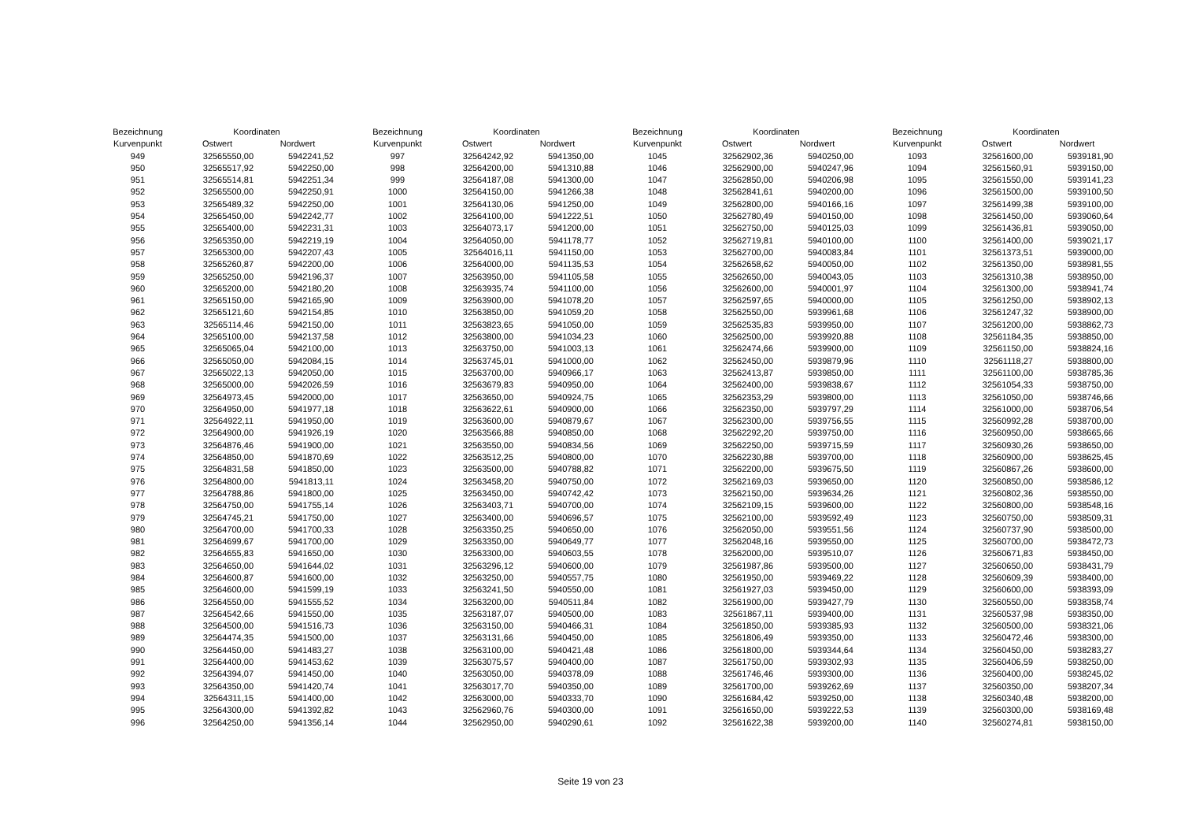| Bezeichnung | Koordinaten | |
| --- | --- | --- |
| Kurvenpunkt | Ostwert | Nordwert |
| 949 | 32565550,00 | 5942241,52 |
| 950 | 32565517,92 | 5942250,00 |
| 951 | 32565514,81 | 5942251,34 |
| 952 | 32565500,00 | 5942250,91 |
| 953 | 32565489,32 | 5942250,00 |
| 954 | 32565450,00 | 5942242,77 |
| 955 | 32565400,00 | 5942231,31 |
| 956 | 32565350,00 | 5942219,19 |
| 957 | 32565300,00 | 5942207,43 |
| 958 | 32565260,87 | 5942200,00 |
| 959 | 32565250,00 | 5942196,37 |
| 960 | 32565200,00 | 5942180,20 |
| 961 | 32565150,00 | 5942165,90 |
| 962 | 32565121,60 | 5942154,85 |
| 963 | 32565114,46 | 5942150,00 |
| 964 | 32565100,00 | 5942137,58 |
| 965 | 32565065,04 | 5942100,00 |
| 966 | 32565050,00 | 5942084,15 |
| 967 | 32565022,13 | 5942050,00 |
| 968 | 32565000,00 | 5942026,59 |
| 969 | 32564973,45 | 5942000,00 |
| 970 | 32564950,00 | 5941977,18 |
| 971 | 32564922,11 | 5941950,00 |
| 972 | 32564900,00 | 5941926,19 |
| 973 | 32564876,46 | 5941900,00 |
| 974 | 32564850,00 | 5941870,69 |
| 975 | 32564831,58 | 5941850,00 |
| 976 | 32564800,00 | 5941813,11 |
| 977 | 32564788,86 | 5941800,00 |
| 978 | 32564750,00 | 5941755,14 |
| 979 | 32564745,21 | 5941750,00 |
| 980 | 32564700,00 | 5941700,33 |
| 981 | 32564699,67 | 5941700,00 |
| 982 | 32564655,83 | 5941650,00 |
| 983 | 32564650,00 | 5941644,02 |
| 984 | 32564600,87 | 5941600,00 |
| 985 | 32564600,00 | 5941599,19 |
| 986 | 32564550,00 | 5941555,52 |
| 987 | 32564542,66 | 5941550,00 |
| 988 | 32564500,00 | 5941516,73 |
| 989 | 32564474,35 | 5941500,00 |
| 990 | 32564450,00 | 5941483,27 |
| 991 | 32564400,00 | 5941453,62 |
| 992 | 32564394,07 | 5941450,00 |
| 993 | 32564350,00 | 5941420,74 |
| 994 | 32564311,15 | 5941400,00 |
| 995 | 32564300,00 | 5941392,82 |
| 996 | 32564250,00 | 5941356,14 |
| Bezeichnung | Koordinaten | |
| --- | --- | --- |
| Kurvenpunkt | Ostwert | Nordwert |
| 997 | 32564242,92 | 5941350,00 |
| 998 | 32564200,00 | 5941310,88 |
| 999 | 32564187,08 | 5941300,00 |
| 1000 | 32564150,00 | 5941266,38 |
| 1001 | 32564130,06 | 5941250,00 |
| 1002 | 32564100,00 | 5941222,51 |
| 1003 | 32564073,17 | 5941200,00 |
| 1004 | 32564050,00 | 5941178,77 |
| 1005 | 32564016,11 | 5941150,00 |
| 1006 | 32564000,00 | 5941135,53 |
| 1007 | 32563950,00 | 5941105,58 |
| 1008 | 32563935,74 | 5941100,00 |
| 1009 | 32563900,00 | 5941078,20 |
| 1010 | 32563850,00 | 5941059,20 |
| 1011 | 32563823,65 | 5941050,00 |
| 1012 | 32563800,00 | 5941034,23 |
| 1013 | 32563750,00 | 5941003,13 |
| 1014 | 32563745,01 | 5941000,00 |
| 1015 | 32563700,00 | 5940966,17 |
| 1016 | 32563679,83 | 5940950,00 |
| 1017 | 32563650,00 | 5940924,75 |
| 1018 | 32563622,61 | 5940900,00 |
| 1019 | 32563600,00 | 5940879,67 |
| 1020 | 32563566,88 | 5940850,00 |
| 1021 | 32563550,00 | 5940834,56 |
| 1022 | 32563512,25 | 5940800,00 |
| 1023 | 32563500,00 | 5940788,82 |
| 1024 | 32563458,20 | 5940750,00 |
| 1025 | 32563450,00 | 5940742,42 |
| 1026 | 32563403,71 | 5940700,00 |
| 1027 | 32563400,00 | 5940696,57 |
| 1028 | 32563350,25 | 5940650,00 |
| 1029 | 32563350,00 | 5940649,77 |
| 1030 | 32563300,00 | 5940603,55 |
| 1031 | 32563296,12 | 5940600,00 |
| 1032 | 32563250,00 | 5940557,75 |
| 1033 | 32563241,50 | 5940550,00 |
| 1034 | 32563200,00 | 5940511,84 |
| 1035 | 32563187,07 | 5940500,00 |
| 1036 | 32563150,00 | 5940466,31 |
| 1037 | 32563131,66 | 5940450,00 |
| 1038 | 32563100,00 | 5940421,48 |
| 1039 | 32563075,57 | 5940400,00 |
| 1040 | 32563050,00 | 5940378,09 |
| 1041 | 32563017,70 | 5940350,00 |
| 1042 | 32563000,00 | 5940333,70 |
| 1043 | 32562960,76 | 5940300,00 |
| 1044 | 32562950,00 | 5940290,61 |
| Bezeichnung | Koordinaten | |
| --- | --- | --- |
| Kurvenpunkt | Ostwert | Nordwert |
| 1045 | 32562902,36 | 5940250,00 |
| 1046 | 32562900,00 | 5940247,96 |
| 1047 | 32562850,00 | 5940206,98 |
| 1048 | 32562841,61 | 5940200,00 |
| 1049 | 32562800,00 | 5940166,16 |
| 1050 | 32562780,49 | 5940150,00 |
| 1051 | 32562750,00 | 5940125,03 |
| 1052 | 32562719,81 | 5940100,00 |
| 1053 | 32562700,00 | 5940083,84 |
| 1054 | 32562658,62 | 5940050,00 |
| 1055 | 32562650,00 | 5940043,05 |
| 1056 | 32562600,00 | 5940001,97 |
| 1057 | 32562597,65 | 5940000,00 |
| 1058 | 32562550,00 | 5939961,68 |
| 1059 | 32562535,83 | 5939950,00 |
| 1060 | 32562500,00 | 5939920,88 |
| 1061 | 32562474,66 | 5939900,00 |
| 1062 | 32562450,00 | 5939879,96 |
| 1063 | 32562413,87 | 5939850,00 |
| 1064 | 32562400,00 | 5939838,67 |
| 1065 | 32562353,29 | 5939800,00 |
| 1066 | 32562350,00 | 5939797,29 |
| 1067 | 32562300,00 | 5939756,55 |
| 1068 | 32562292,20 | 5939750,00 |
| 1069 | 32562250,00 | 5939715,59 |
| 1070 | 32562230,88 | 5939700,00 |
| 1071 | 32562200,00 | 5939675,50 |
| 1072 | 32562169,03 | 5939650,00 |
| 1073 | 32562150,00 | 5939634,26 |
| 1074 | 32562109,15 | 5939600,00 |
| 1075 | 32562100,00 | 5939592,49 |
| 1076 | 32562050,00 | 5939551,56 |
| 1077 | 32562048,16 | 5939550,00 |
| 1078 | 32562000,00 | 5939510,07 |
| 1079 | 32561987,86 | 5939500,00 |
| 1080 | 32561950,00 | 5939469,22 |
| 1081 | 32561927,03 | 5939450,00 |
| 1082 | 32561900,00 | 5939427,79 |
| 1083 | 32561867,11 | 5939400,00 |
| 1084 | 32561850,00 | 5939385,93 |
| 1085 | 32561806,49 | 5939350,00 |
| 1086 | 32561800,00 | 5939344,64 |
| 1087 | 32561750,00 | 5939302,93 |
| 1088 | 32561746,46 | 5939300,00 |
| 1089 | 32561700,00 | 5939262,69 |
| 1090 | 32561684,42 | 5939250,00 |
| 1091 | 32561650,00 | 5939222,53 |
| 1092 | 32561622,38 | 5939200,00 |
| Bezeichnung | Koordinaten | |
| --- | --- | --- |
| Kurvenpunkt | Ostwert | Nordwert |
| 1093 | 32561600,00 | 5939181,90 |
| 1094 | 32561560,91 | 5939150,00 |
| 1095 | 32561550,00 | 5939141,23 |
| 1096 | 32561500,00 | 5939100,50 |
| 1097 | 32561499,38 | 5939100,00 |
| 1098 | 32561450,00 | 5939060,64 |
| 1099 | 32561436,81 | 5939050,00 |
| 1100 | 32561400,00 | 5939021,17 |
| 1101 | 32561373,51 | 5939000,00 |
| 1102 | 32561350,00 | 5938981,55 |
| 1103 | 32561310,38 | 5938950,00 |
| 1104 | 32561300,00 | 5938941,74 |
| 1105 | 32561250,00 | 5938902,13 |
| 1106 | 32561247,32 | 5938900,00 |
| 1107 | 32561200,00 | 5938862,73 |
| 1108 | 32561184,35 | 5938850,00 |
| 1109 | 32561150,00 | 5938824,16 |
| 1110 | 32561118,27 | 5938800,00 |
| 1111 | 32561100,00 | 5938785,36 |
| 1112 | 32561054,33 | 5938750,00 |
| 1113 | 32561050,00 | 5938746,66 |
| 1114 | 32561000,00 | 5938706,54 |
| 1115 | 32560992,28 | 5938700,00 |
| 1116 | 32560950,00 | 5938665,66 |
| 1117 | 32560930,26 | 5938650,00 |
| 1118 | 32560900,00 | 5938625,45 |
| 1119 | 32560867,26 | 5938600,00 |
| 1120 | 32560850,00 | 5938586,12 |
| 1121 | 32560802,36 | 5938550,00 |
| 1122 | 32560800,00 | 5938548,16 |
| 1123 | 32560750,00 | 5938509,31 |
| 1124 | 32560737,90 | 5938500,00 |
| 1125 | 32560700,00 | 5938472,73 |
| 1126 | 32560671,83 | 5938450,00 |
| 1127 | 32560650,00 | 5938431,79 |
| 1128 | 32560609,39 | 5938400,00 |
| 1129 | 32560600,00 | 5938393,09 |
| 1130 | 32560550,00 | 5938358,74 |
| 1131 | 32560537,98 | 5938350,00 |
| 1132 | 32560500,00 | 5938321,06 |
| 1133 | 32560472,46 | 5938300,00 |
| 1134 | 32560450,00 | 5938283,27 |
| 1135 | 32560406,59 | 5938250,00 |
| 1136 | 32560400,00 | 5938245,02 |
| 1137 | 32560350,00 | 5938207,34 |
| 1138 | 32560340,48 | 5938200,00 |
| 1139 | 32560300,00 | 5938169,48 |
| 1140 | 32560274,81 | 5938150,00 |
Seite 19 von 23